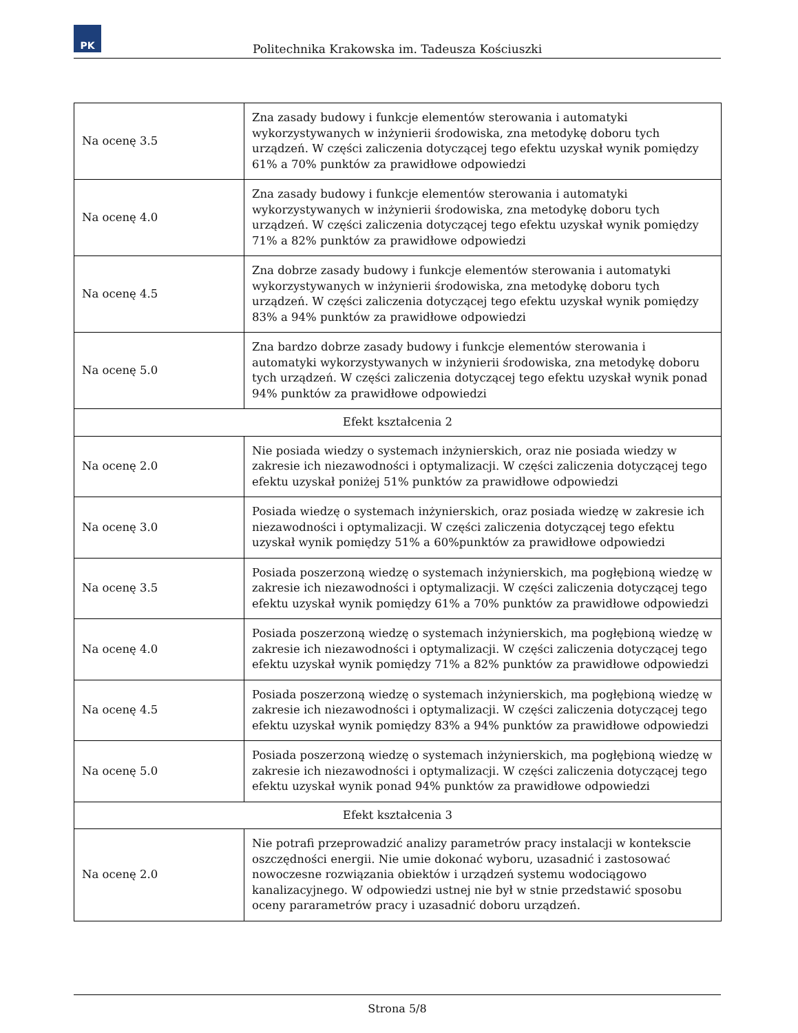PK
Politechnika Krakowska im. Tadeusza Kościuszki
| Na ocenę 3.5 | Zna zasady budowy i funkcje elementów sterowania i automatyki wykorzystywanych w inżynierii środowiska, zna metodykę doboru tych urządzeń. W części zaliczenia dotyczącej tego efektu uzyskał wynik pomiędzy 61% a 70% punktów za prawidłowe odpowiedzi |
| Na ocenę 4.0 | Zna zasady budowy i funkcje elementów sterowania i automatyki wykorzystywanych w inżynierii środowiska, zna metodykę doboru tych urządzeń. W części zaliczenia dotyczącej tego efektu uzyskał wynik pomiędzy 71% a 82% punktów za prawidłowe odpowiedzi |
| Na ocenę 4.5 | Zna dobrze zasady budowy i funkcje elementów sterowania i automatyki wykorzystywanych w inżynierii środowiska, zna metodykę doboru tych urządzeń. W części zaliczenia dotyczącej tego efektu uzyskał wynik pomiędzy 83% a 94% punktów za prawidłowe odpowiedzi |
| Na ocenę 5.0 | Zna bardzo dobrze zasady budowy i funkcje elementów sterowania i automatyki wykorzystywanych w inżynierii środowiska, zna metodykę doboru tych urządzeń. W części zaliczenia dotyczącej tego efektu uzyskał wynik ponad 94% punktów za prawidłowe odpowiedzi |
| Efekt kształcenia 2 | |
| Na ocenę 2.0 | Nie posiada wiedzy o systemach inżynierskich, oraz nie posiada wiedzy w zakresie ich niezawodności i optymalizacji. W części zaliczenia dotyczącej tego efektu uzyskał poniżej 51% punktów za prawidłowe odpowiedzi |
| Na ocenę 3.0 | Posiada wiedzę o systemach inżynierskich, oraz posiada wiedzę w zakresie ich niezawodności i optymalizacji. W części zaliczenia dotyczącej tego efektu uzyskał wynik pomiędzy 51% a 60%punktów za prawidłowe odpowiedzi |
| Na ocenę 3.5 | Posiada poszerzoną wiedzę o systemach inżynierskich, ma pogłębioną wiedzę w zakresie ich niezawodności i optymalizacji. W części zaliczenia dotyczącej tego efektu uzyskał wynik pomiędzy 61% a 70% punktów za prawidłowe odpowiedzi |
| Na ocenę 4.0 | Posiada poszerzoną wiedzę o systemach inżynierskich, ma pogłębioną wiedzę w zakresie ich niezawodności i optymalizacji. W części zaliczenia dotyczącej tego efektu uzyskał wynik pomiędzy 71% a 82% punktów za prawidłowe odpowiedzi |
| Na ocenę 4.5 | Posiada poszerzoną wiedzę o systemach inżynierskich, ma pogłębioną wiedzę w zakresie ich niezawodności i optymalizacji. W części zaliczenia dotyczącej tego efektu uzyskał wynik pomiędzy 83% a 94% punktów za prawidłowe odpowiedzi |
| Na ocenę 5.0 | Posiada poszerzoną wiedzę o systemach inżynierskich, ma pogłębioną wiedzę w zakresie ich niezawodności i optymalizacji. W części zaliczenia dotyczącej tego efektu uzyskał wynik ponad 94% punktów za prawidłowe odpowiedzi |
| Efekt kształcenia 3 | |
| Na ocenę 2.0 | Nie potrafi przeprowadzić analizy parametrów pracy instalacji w kontekscie oszczędności energii. Nie umie dokonać wyboru, uzasadnić i zastosować nowoczesne rozwiązania obiektów i urządzeń systemu wodociągowo kanalizacyjnego. W odpowiedzi ustnej nie był w stnie przedstawić sposobu oceny pararametrów pracy i uzasadnić doboru urządzeń. |
Strona 5/8